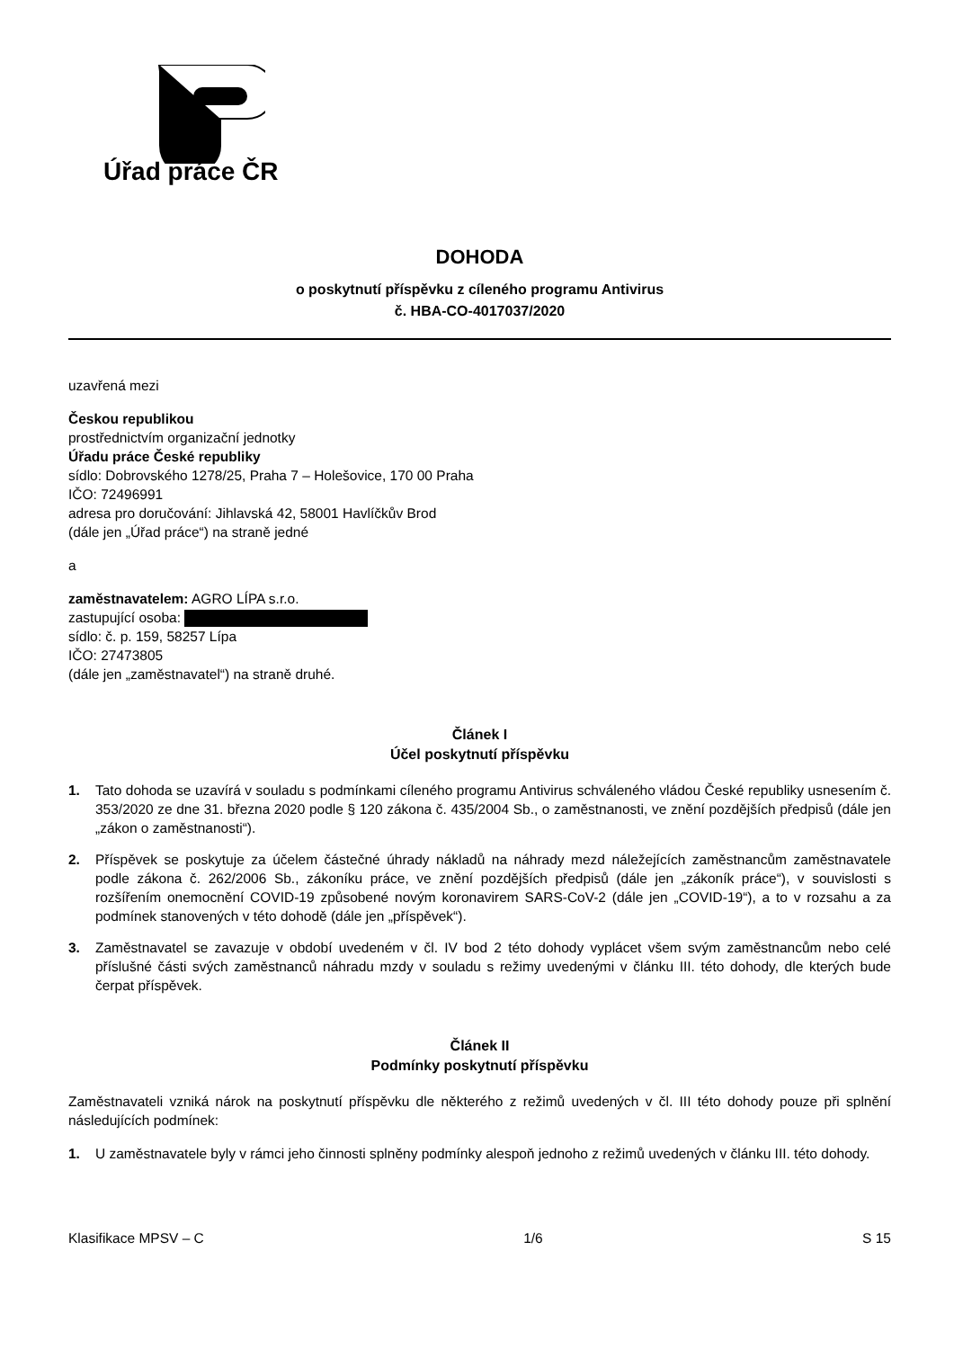Úřad práce ČR
DOHODA
o poskytnutí příspěvku z cíleného programu Antivirus
č. HBA-CO-4017037/2020
uzavřená mezi
Českou republikou
prostřednictvím organizační jednotky
Úřadu práce České republiky
sídlo: Dobrovského 1278/25, Praha 7 – Holešovice, 170 00 Praha
IČO: 72496991
adresa pro doručování: Jihlavská 42, 58001 Havlíčkův Brod
(dále jen „Úřad práce“) na straně jedné
a
zaměstnavatelem: AGRO LÍPA s.r.o.
zastupující osoba:
sídlo: č. p. 159, 58257 Lípa
IČO: 27473805
(dále jen „zaměstnavatel“) na straně druhé.
Článek I
Účel poskytnutí příspěvku
1. Tato dohoda se uzavírá v souladu s podmínkami cíleného programu Antivirus schváleného vládou České republiky usnesením č. 353/2020 ze dne 31. března 2020 podle § 120 zákona č. 435/2004 Sb., o zaměstnanosti, ve znění pozdějších předpisů (dále jen „zákon o zaměstnanosti“).
2. Příspěvek se poskytuje za účelem částečné úhrady nákladů na náhrady mezd náležejících zaměstnancům zaměstnavatele podle zákona č. 262/2006 Sb., zákoníku práce, ve znění pozdějších předpisů (dále jen „zákoník práce“), v souvislosti s rozšířením onemocnění COVID-19 způsobené novým koronavirem SARS-CoV-2 (dále jen „COVID-19“), a to v rozsahu a za podmínek stanovených v této dohodě (dále jen „příspěvek“).
3. Zaměstnavatel se zavazuje v období uvedeném v čl. IV bod 2 této dohody vyplácet všem svým zaměstnancům nebo celé příslušné části svých zaměstnanců náhradu mzdy v souladu s režimy uvedenými v článku III. této dohody, dle kterých bude čerpat příspěvek.
Článek II
Podmínky poskytnutí příspěvku
Zaměstnavateli vzniká nárok na poskytnutí příspěvku dle některého z režimů uvedených v čl. III této dohody pouze při splnění následujících podmínek:
1. U zaměstnavatele byly v rámci jeho činnosti splněny podmínky alespoň jednoho z režimů uvedených v článku III. této dohody.
Klasifikace MPSV – C 1/6 S 15